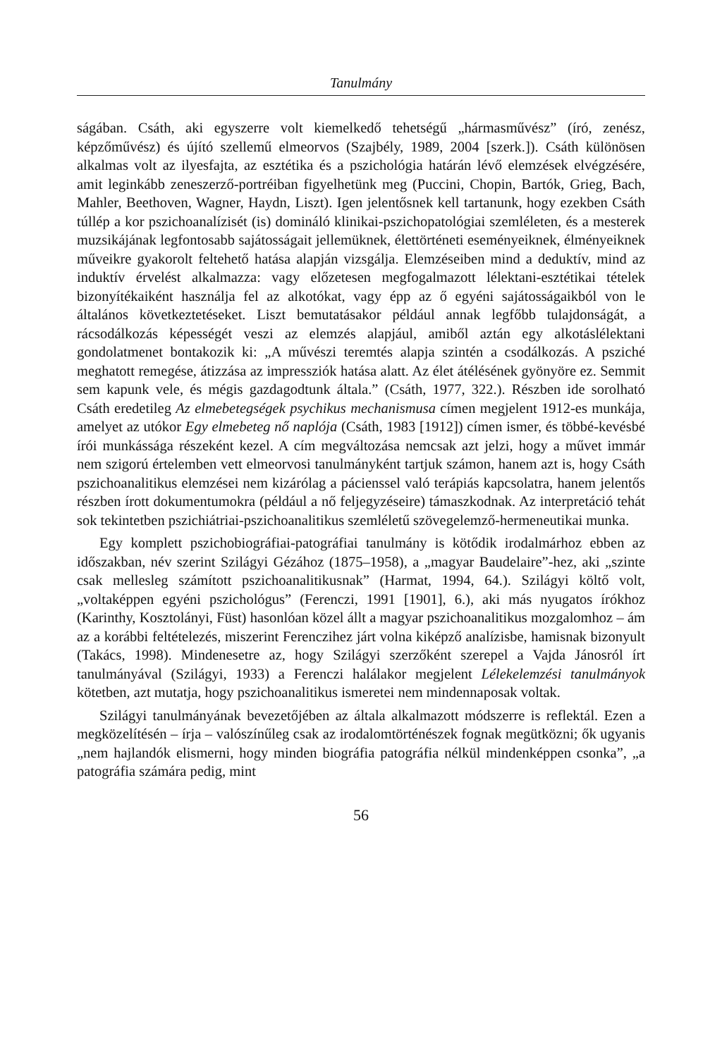Tanulmány
ságában. Csáth, aki egyszerre volt kiemelkedő tehetségű „hármasművész” (író, zenész, képzőművész) és újító szellemű elmeorvos (Szajbély, 1989, 2004 [szerk.]). Csáth különösen alkalmas volt az ilyesfajta, az esztétika és a pszichológia határán lévő elemzések elvégzésére, amit leginkább zeneszerző-portréiban figyelhetünk meg (Puccini, Chopin, Bartók, Grieg, Bach, Mahler, Beethoven, Wagner, Haydn, Liszt). Igen jelentősnek kell tartanunk, hogy ezekben Csáth túllép a kor pszichoanalízisét (is) domináló klinikai-pszichopatológiai szemléleten, és a mesterek muzsikájának legfontosabb sajátosságait jellemüknek, élettörténeti eseményeiknek, élményeiknek műveikre gyakorolt feltehető hatása alapján vizsgálja. Elemzéseiben mind a deduktív, mind az induktív érvelést alkalmazza: vagy előzetesen megfogalmazott lélektani-esztétikai tételek bizonyítékaiként használja fel az alkotókat, vagy épp az ő egyéni sajátosságaikból von le általános következtetéseket. Liszt bemutatásakor például annak legfőbb tulajdonságát, a rácsodálkozás képességét veszi az elemzés alapjául, amiből aztán egy alkotáslélektani gondolatmenet bontakozik ki: „A művészi teremtés alapja szintén a csodálkozás. A psziché meghatott remegése, átizzása az impressziók hatása alatt. Az élet átélésének gyönyöre ez. Semmit sem kapunk vele, és mégis gazdagodtunk általa.” (Csáth, 1977, 322.). Részben ide sorolható Csáth eredetileg Az elmebetegségek psychikus mechanismusa címen megjelent 1912-es munkája, amelyet az utókor Egy elmebeteg nő naplója (Csáth, 1983 [1912]) címen ismer, és többé-kevésbé írói munkássága részeként kezel. A cím megváltozása nemcsak azt jelzi, hogy a művet immár nem szigorú értelemben vett elmeorvosi tanulmányként tartjuk számon, hanem azt is, hogy Csáth pszichoanalitikus elemzései nem kizárólag a pácienssel való terápiás kapcsolatra, hanem jelentős részben írott dokumentumokra (például a nő feljegyzéseire) támaszkodnak. Az interpretáció tehát sok tekintetben pszichiátriai-pszichoanalitikus szemléletű szövegelemző-hermeneutikai munka.
Egy komplett pszichobiográfiai-patográfiai tanulmány is kötődik irodalmárhoz ebben az időszakban, név szerint Szilágyi Gézához (1875–1958), a „magyar Baudelaire”-hez, aki „szinte csak mellesleg számított pszichoanalitikusnak” (Harmat, 1994, 64.). Szilágyi költő volt, „voltaképpen egyéni pszichológus” (Ferenczi, 1991 [1901], 6.), aki más nyugatos írókhoz (Karinthy, Kosztolányi, Füst) hasonlóan közel állt a magyar pszichoanalitikus mozgalomhoz – ám az a korábbi feltételezés, miszerint Ferenczihez járt volna kiképző analízisbe, hamisnak bizonyult (Takács, 1998). Mindenesetre az, hogy Szilágyi szerzőként szerepel a Vajda Jánosról írt tanulmányával (Szilágyi, 1933) a Ferenczi halálakor megjelent Lélekelemzési tanulmányok kötetben, azt mutatja, hogy pszichoanalitikus ismeretei nem mindennaposak voltak.
Szilágyi tanulmányának bevezetőjében az általa alkalmazott módszerre is reflektál. Ezen a megközelítésén – írja – valószínűleg csak az irodalomtörténészek fognak megütközni; ők ugyanis „nem hajlandók elismerni, hogy minden biográfia patográfia nélkül mindenképpen csonka”, „a patográfia számára pedig, mint
56